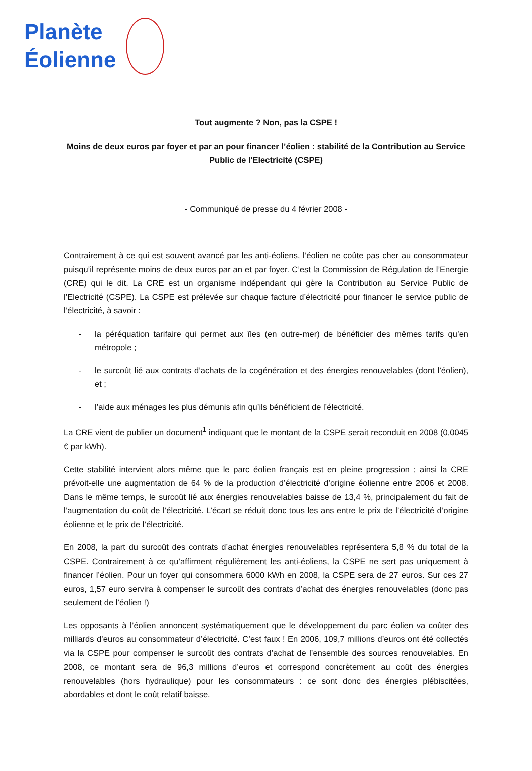Planète
Éolienne
Tout augmente ? Non, pas la CSPE !
Moins de deux euros par foyer et par an pour financer l’éolien : stabilité de la Contribution au Service Public de l'Electricité (CSPE)
- Communiqué de presse du 4 février 2008 -
Contrairement à ce qui est souvent avancé par les anti-éoliens, l’éolien ne coûte pas cher au consommateur puisqu’il représente moins de deux euros par an et par foyer. C’est la Commission de Régulation de l’Energie (CRE) qui le dit. La CRE est un organisme indépendant qui gère la Contribution au Service Public de l’Electricité (CSPE). La CSPE est prélevée sur chaque facture d’électricité pour financer le service public de l’électricité, à savoir :
- la péréquation tarifaire qui permet aux îles (en outre-mer) de bénéficier des mêmes tarifs qu’en métropole ;
- le surcoût lié aux contrats d’achats de la cogénération et des énergies renouvelables (dont l’éolien), et ;
- l’aide aux ménages les plus démunis afin qu’ils bénéficient de l’électricité.
La CRE vient de publier un document<sup>1</sup> indiquant que le montant de la CSPE serait reconduit en 2008 (0,0045 € par kWh).
Cette stabilité intervient alors même que le parc éolien français est en pleine progression ; ainsi la CRE prévoit-elle une augmentation de 64 % de la production d’électricité d’origine éolienne entre 2006 et 2008. Dans le même temps, le surcoût lié aux énergies renouvelables baisse de 13,4 %, principalement du fait de l’augmentation du coût de l’électricité. L’écart se réduit donc tous les ans entre le prix de l’électricité d’origine éolienne et le prix de l’électricité.
En 2008, la part du surcoût des contrats d’achat énergies renouvelables représentera 5,8 % du total de la CSPE. Contrairement à ce qu’affirment régulièrement les anti-éoliens, la CSPE ne sert pas uniquement à financer l’éolien. Pour un foyer qui consommera 6000 kWh en 2008, la CSPE sera de 27 euros. Sur ces 27 euros, 1,57 euro servira à compenser le surcoût des contrats d’achat des énergies renouvelables (donc pas seulement de l’éolien !)
Les opposants à l’éolien annoncent systématiquement que le développement du parc éolien va coûter des milliards d’euros au consommateur d’électricité. C’est faux ! En 2006, 109,7 millions d’euros ont été collectés via la CSPE pour compenser le surcoût des contrats d’achat de l’ensemble des sources renouvelables. En 2008, ce montant sera de 96,3 millions d’euros et correspond concrètement au coût des énergies renouvelables (hors hydraulique) pour les consommateurs : ce sont donc des énergies plébiscitées, abordables et dont le coût relatif baisse.